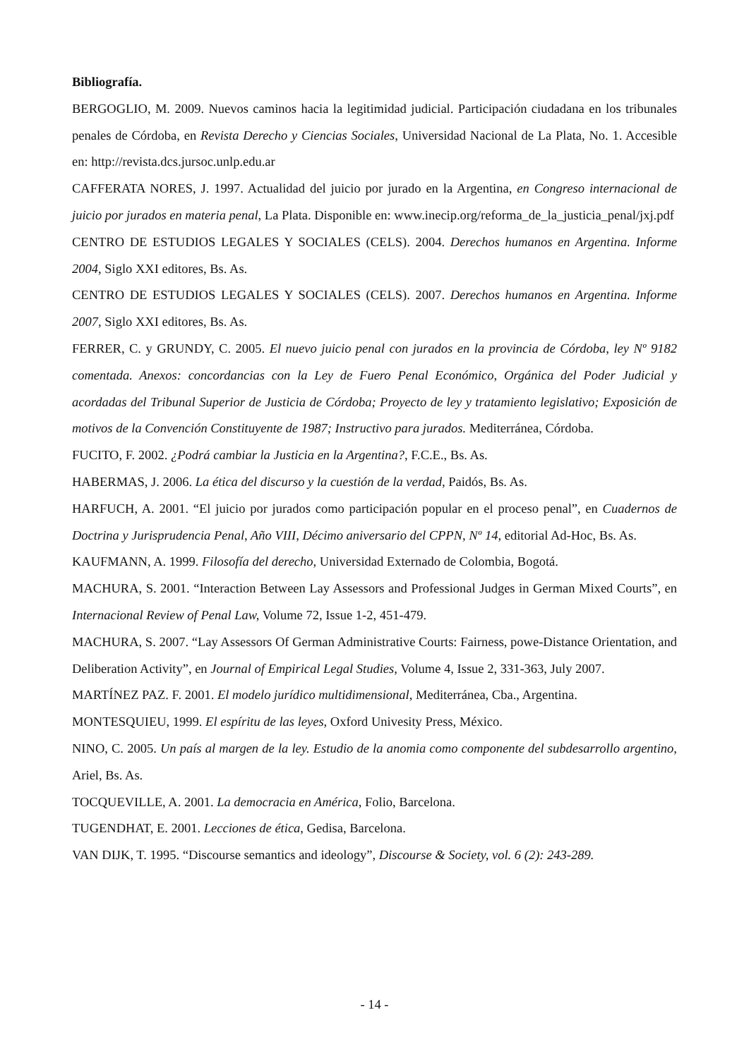Bibliografía.
BERGOGLIO, M. 2009. Nuevos caminos hacia la legitimidad judicial. Participación ciudadana en los tribunales penales de Córdoba, en Revista Derecho y Ciencias Sociales, Universidad Nacional de La Plata, No. 1. Accesible en: http://revista.dcs.jursoc.unlp.edu.ar
CAFFERATA NORES, J. 1997. Actualidad del juicio por jurado en la Argentina, en Congreso internacional de juicio por jurados en materia penal, La Plata. Disponible en: www.inecip.org/reforma_de_la_justicia_penal/jxj.pdf
CENTRO DE ESTUDIOS LEGALES Y SOCIALES (CELS). 2004. Derechos humanos en Argentina. Informe 2004, Siglo XXI editores, Bs. As.
CENTRO DE ESTUDIOS LEGALES Y SOCIALES (CELS). 2007. Derechos humanos en Argentina. Informe 2007, Siglo XXI editores, Bs. As.
FERRER, C. y GRUNDY, C. 2005. El nuevo juicio penal con jurados en la provincia de Córdoba, ley Nº 9182 comentada. Anexos: concordancias con la Ley de Fuero Penal Económico, Orgánica del Poder Judicial y acordadas del Tribunal Superior de Justicia de Córdoba; Proyecto de ley y tratamiento legislativo; Exposición de motivos de la Convención Constituyente de 1987; Instructivo para jurados. Mediterránea, Córdoba.
FUCITO, F. 2002. ¿Podrá cambiar la Justicia en la Argentina?, F.C.E., Bs. As.
HABERMAS, J. 2006. La ética del discurso y la cuestión de la verdad, Paidós, Bs. As.
HARFUCH, A. 2001. “El juicio por jurados como participación popular en el proceso penal”, en Cuadernos de Doctrina y Jurisprudencia Penal, Año VIII, Décimo aniversario del CPPN, Nº 14, editorial Ad-Hoc, Bs. As.
KAUFMANN, A. 1999. Filosofía del derecho, Universidad Externado de Colombia, Bogotá.
MACHURA, S. 2001. “Interaction Between Lay Assessors and Professional Judges in German Mixed Courts”, en Internacional Review of Penal Law, Volume 72, Issue 1-2, 451-479.
MACHURA, S. 2007. “Lay Assessors Of German Administrative Courts: Fairness, powe-Distance Orientation, and Deliberation Activity”, en Journal of Empirical Legal Studies, Volume 4, Issue 2, 331-363, July 2007.
MARTÍNEZ PAZ. F. 2001. El modelo jurídico multidimensional, Mediterránea, Cba., Argentina.
MONTESQUIEU, 1999. El espíritu de las leyes, Oxford Univesity Press, México.
NINO, C. 2005. Un país al margen de la ley. Estudio de la anomia como componente del subdesarrollo argentino, Ariel, Bs. As.
TOCQUEVILLE, A. 2001. La democracia en América, Folio, Barcelona.
TUGENDHAT, E. 2001. Lecciones de ética, Gedisa, Barcelona.
VAN DIJK, T. 1995. “Discourse semantics and ideology”, Discourse & Society, vol. 6 (2): 243-289.
- 14 -